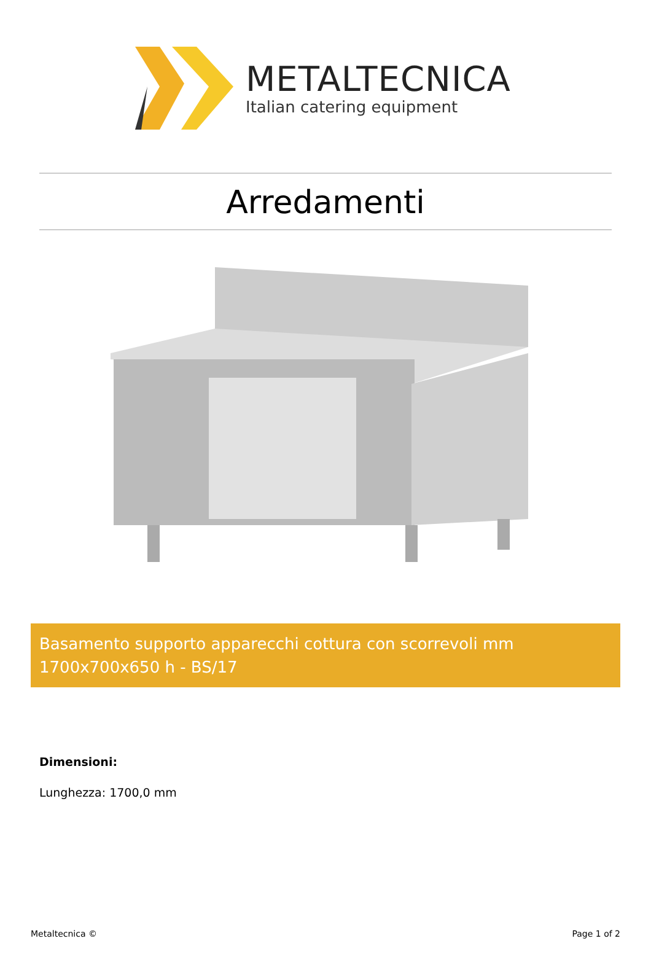METALTECNICA
Italian catering equipment
Arredamenti
Basamento supporto apparecchi cottura con scorrevoli mm 1700x700x650 h - BS/17
Dimensioni:
Lunghezza: 1700,0 mm
Metaltecnica © Page 1 of 2